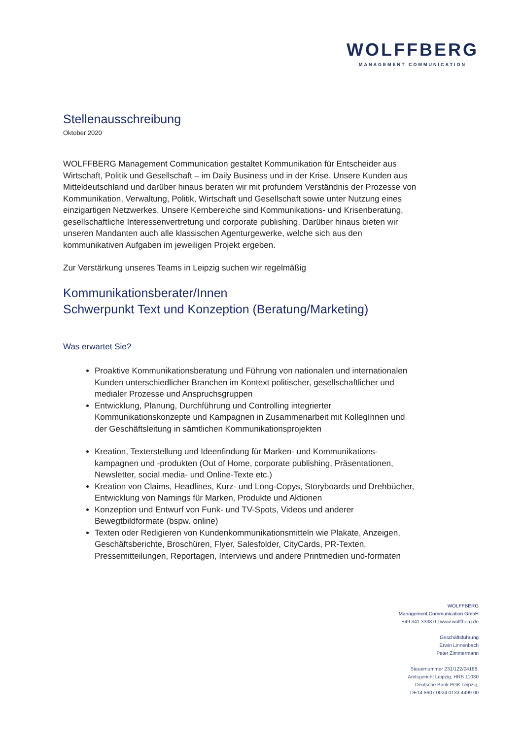WOLFFBERG
MANAGEMENT COMMUNICATION
Stellenausschreibung
Oktober 2020
WOLFFBERG Management Communication gestaltet Kommunikation für Entscheider aus Wirtschaft, Politik und Gesellschaft – im Daily Business und in der Krise. Unsere Kunden aus Mitteldeutschland und darüber hinaus beraten wir mit profundem Verständnis der Prozesse von Kommunikation, Verwaltung, Politik, Wirtschaft und Gesellschaft sowie unter Nutzung eines einzigartigen Netzwerkes. Unsere Kernbereiche sind Kommunikations- und Krisenberatung, gesellschaftliche Interessenvertretung und corporate publishing. Darüber hinaus bieten wir unseren Mandanten auch alle klassischen Agenturgewerke, welche sich aus den kommunikativen Aufgaben im jeweiligen Projekt ergeben.
Zur Verstärkung unseres Teams in Leipzig suchen wir regelmäßig
Kommunikationsberater/Innen
Schwerpunkt Text und Konzeption (Beratung/Marketing)
Was erwartet Sie?
Proaktive Kommunikationsberatung und Führung von nationalen und internationalen Kunden unterschiedlicher Branchen im Kontext politischer, gesellschaftlicher und medialer Prozesse und Anspruchsgruppen
Entwicklung, Planung, Durchführung und Controlling integrierter Kommunikationskonzepte und Kampagnen in Zusammenarbeit mit KollegInnen und der Geschäftsleitung in sämtlichen Kommunikationsprojekten
Kreation, Texterstellung und Ideenfindung für Marken- und Kommunikations-kampagnen und -produkten (Out of Home, corporate publishing, Präsentationen, Newsletter, social media- und Online-Texte etc.)
Kreation von Claims, Headlines, Kurz- und Long-Copys, Storyboards und Drehbücher, Entwicklung von Namings für Marken, Produkte und Aktionen
Konzeption und Entwurf von Funk- und TV-Spots, Videos und anderer Bewegtbildformate (bspw. online)
Texten oder Redigieren von Kundenkommunikationsmitteln wie Plakate, Anzeigen, Geschäftsberichte, Broschüren, Flyer, Salesfolder, CityCards, PR-Texten, Pressemitteilungen, Reportagen, Interviews und andere Printmedien und-formaten
WOLFFBERG
Management Communication GmbH
+49.341.3338.0 | www.wolffberg.de
Geschäftsführung
Erwin Linnenbach
Peter Zimmermann
Steuernummer 231/122/04188,
Amtsgericht Leipzig, HRB 11030
Deutsche Bank PGK Leipzig,
DE14 8607 0024 0133 4499 00